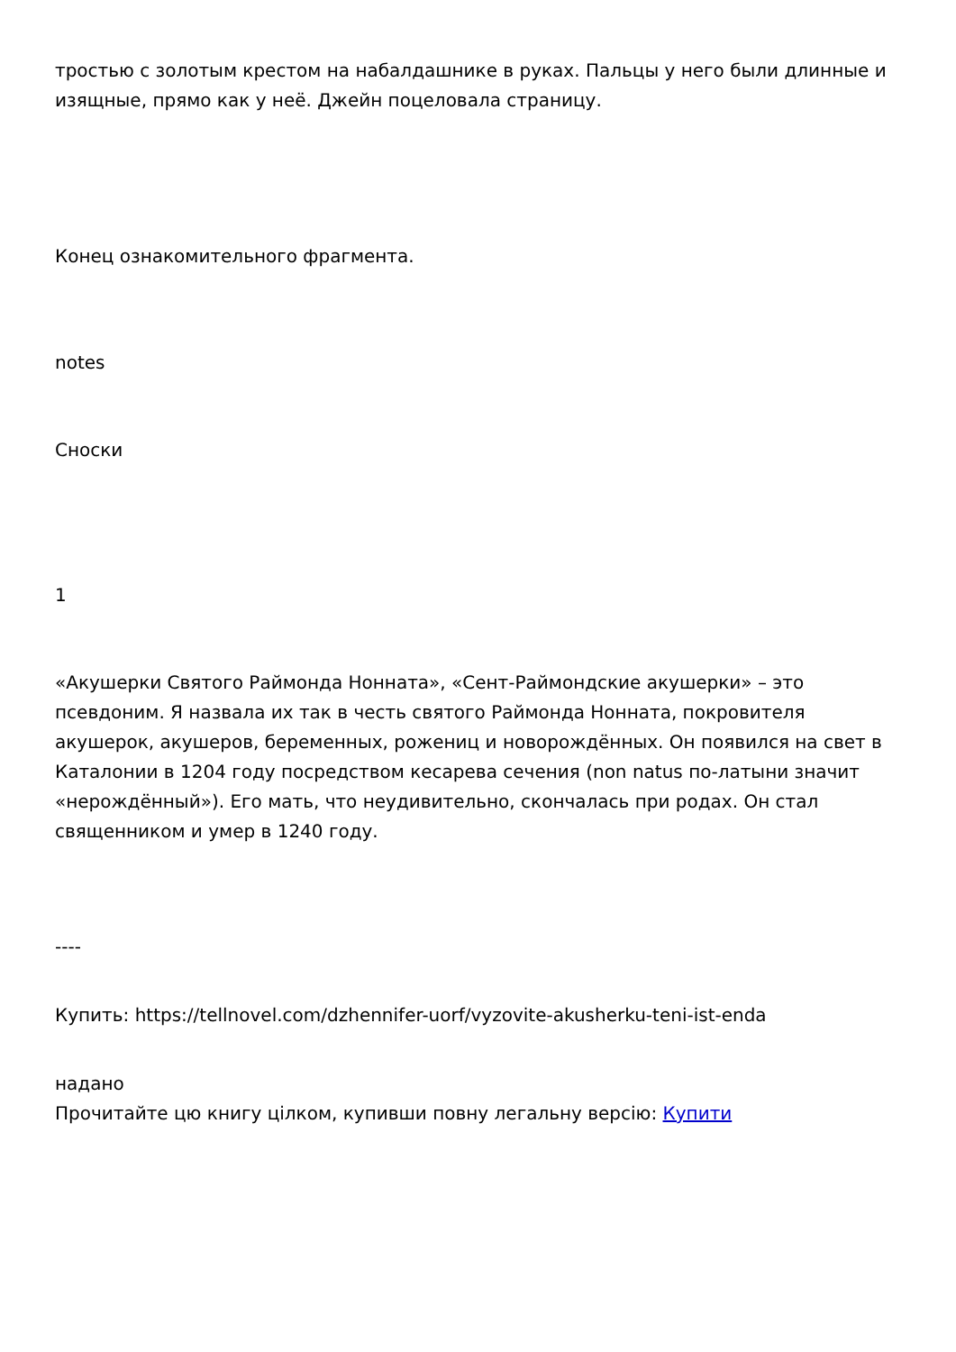тростью с золотым крестом на набалдашнике в руках. Пальцы у него были длинные и изящные, прямо как у неё. Джейн поцеловала страницу.
Конец ознакомительного фрагмента.
notes
Сноски
1
«Акушерки Святого Раймонда Нонната», «Сент-Раймондские акушерки» – это псевдоним. Я назвала их так в честь святого Раймонда Нонната, покровителя акушерок, акушеров, беременных, рожениц и новорождённых. Он появился на свет в Каталонии в 1204 году посредством кесарева сечения (non natus по-латыни значит «нерождённый»). Его мать, что неудивительно, скончалась при родах. Он стал священником и умер в 1240 году.
----
Купить: https://tellnovel.com/dzhennifer-uorf/vyzovite-akusherku-teni-ist-enda
надано
Прочитайте цю книгу цілком, купивши повну легальну версію: Купити